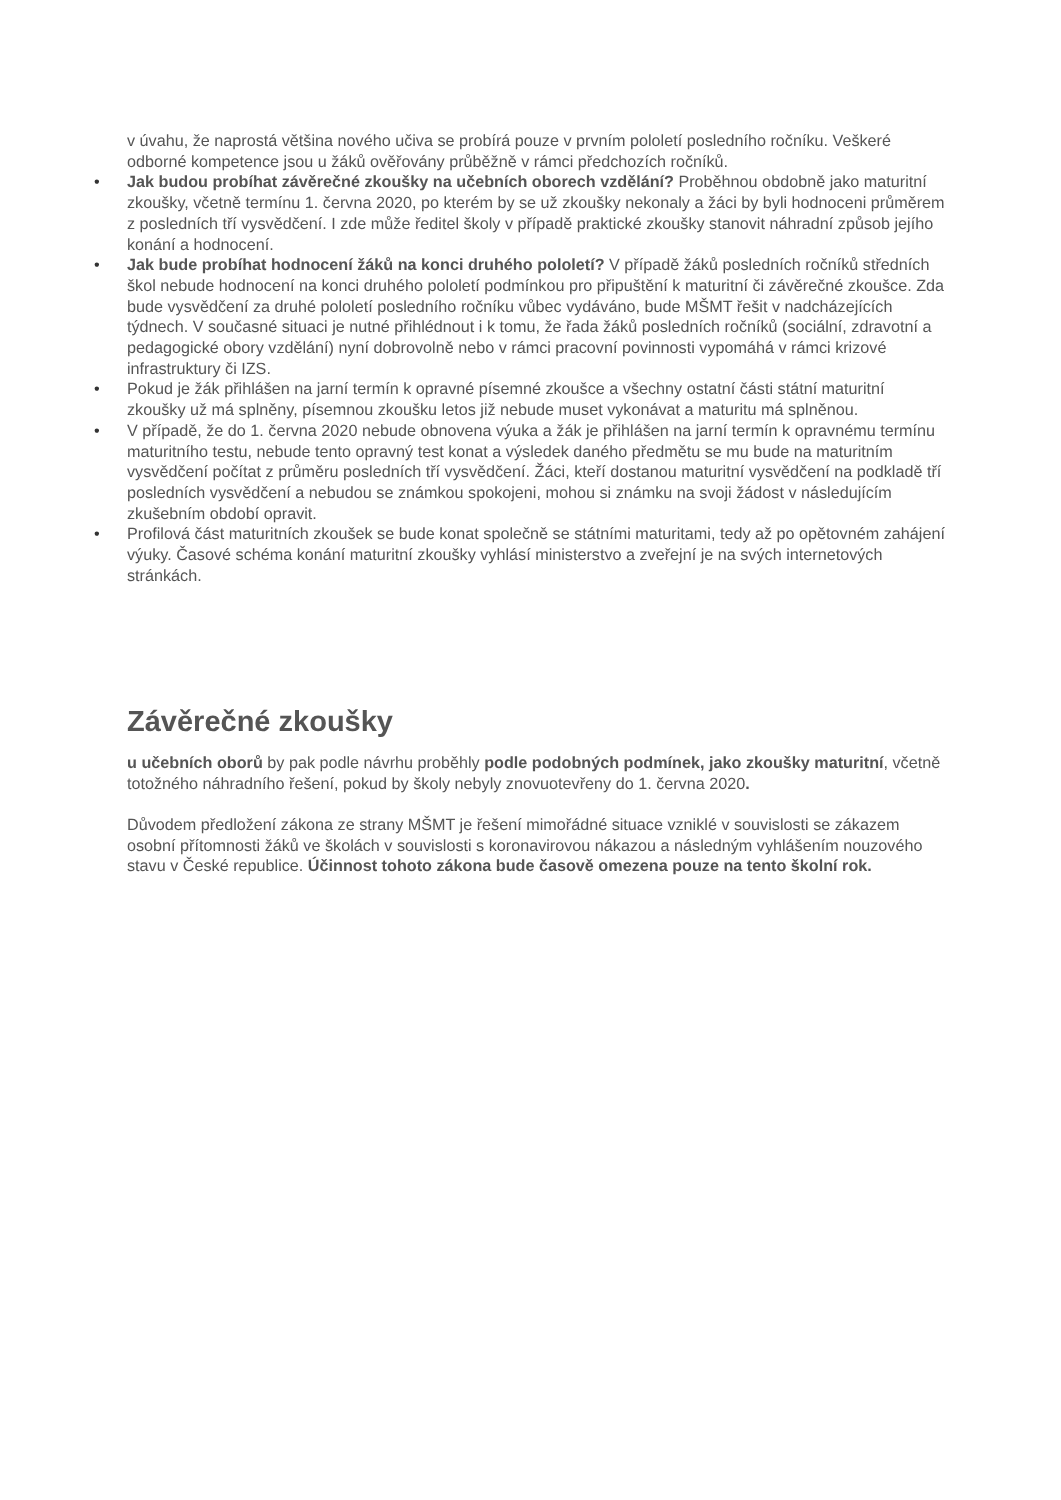v úvahu, že naprostá většina nového učiva se probírá pouze v prvním pololetí posledního ročníku. Veškeré odborné kompetence jsou u žáků ověřovány průběžně v rámci předchozích ročníků.
Jak budou probíhat závěrečné zkoušky na učebních oborech vzdělání? Proběhnou obdobně jako maturitní zkoušky, včetně termínu 1. června 2020, po kterém by se už zkoušky nekonaly a žáci by byli hodnoceni průměrem z posledních tří vysvědčení. I zde může ředitel školy v případě praktické zkoušky stanovit náhradní způsob jejího konání a hodnocení.
Jak bude probíhat hodnocení žáků na konci druhého pololetí? V případě žáků posledních ročníků středních škol nebude hodnocení na konci druhého pololetí podmínkou pro připuštění k maturitní či závěrečné zkoušce. Zda bude vysvědčení za druhé pololetí posledního ročníku vůbec vydáváno, bude MŠMT řešit v nadcházejících týdnech. V současné situaci je nutné přihlédnout i k tomu, že řada žáků posledních ročníků (sociální, zdravotní a pedagogické obory vzdělání) nyní dobrovolně nebo v rámci pracovní povinnosti vypomáhá v rámci krizové infrastruktury či IZS.
Pokud je žák přihlášen na jarní termín k opravné písemné zkoušce a všechny ostatní části státní maturitní zkoušky už má splněny, písemnou zkoušku letos již nebude muset vykonávat a maturitu má splněnou.
V případě, že do 1. června 2020 nebude obnovena výuka a žák je přihlášen na jarní termín k opravnému termínu maturitního testu, nebude tento opravný test konat a výsledek daného předmětu se mu bude na maturitním vysvědčení počítat z průměru posledních tří vysvědčení. Žáci, kteří dostanou maturitní vysvědčení na podkladě tří posledních vysvědčení a nebudou se známkou spokojeni, mohou si známku na svoji žádost v následujícím zkušebním období opravit.
Profilová část maturitních zkoušek se bude konat společně se státními maturitami, tedy až po opětovném zahájení výuky. Časové schéma konání maturitní zkoušky vyhlásí ministerstvo a zveřejní je na svých internetových stránkách.
Závěrečné zkoušky
u učebních oborů by pak podle návrhu proběhly podle podobných podmínek, jako zkoušky maturitní, včetně totožného náhradního řešení, pokud by školy nebyly znovuotevřeny do 1. června 2020.
Důvodem předložení zákona ze strany MŠMT je řešení mimořádné situace vzniklé v souvislosti se zákazem osobní přítomnosti žáků ve školách v souvislosti s koronavirovou nákazou a následným vyhlášením nouzového stavu v České republice. Účinnost tohoto zákona bude časově omezena pouze na tento školní rok.